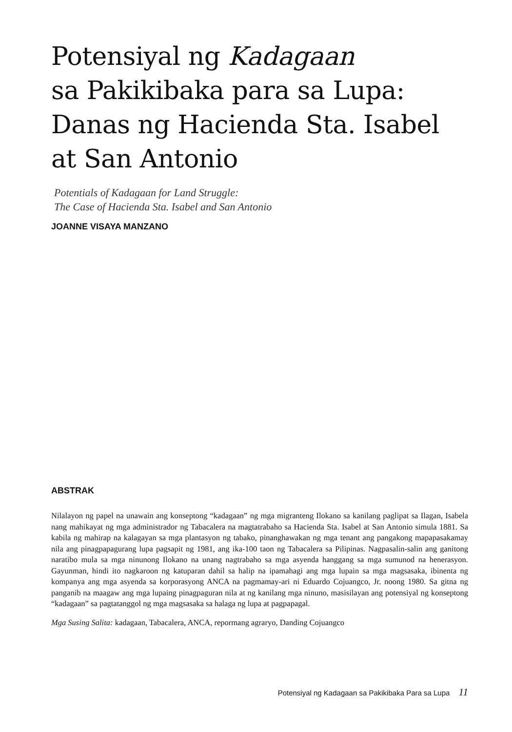Potensiyal ng Kadagaan
sa Pakikibaka para sa Lupa:
Danas ng Hacienda Sta. Isabel
at San Antonio
Potentials of Kadagaan for Land Struggle:
The Case of Hacienda Sta. Isabel and San Antonio
JOANNE VISAYA MANZANO
ABSTRAK
Nilalayon ng papel na unawain ang konseptong “kadagaan” ng mga migranteng Ilokano sa kanilang paglipat sa Ilagan, Isabela nang mahikayat ng mga administrador ng Tabacalera na magtatrabaho sa Hacienda Sta. Isabel at San Antonio simula 1881. Sa kabila ng mahirap na kalagayan sa mga plantasyon ng tabako, pinanghawakan ng mga tenant ang pangakong mapapasakamay nila ang pinagpapagurang lupa pagsapit ng 1981, ang ika-100 taon ng Tabacalera sa Pilipinas. Nagpasalin-salin ang ganitong naratibo mula sa mga ninunong Ilokano na unang nagtrabaho sa mga asyenda hanggang sa mga sumunod na henerasyon. Gayunman, hindi ito nagkaroon ng katuparan dahil sa halip na ipamahagi ang mga lupain sa mga magsasaka, ibinenta ng kompanya ang mga asyenda sa korporasyong ANCA na pagmamay-ari ni Eduardo Cojuangco, Jr. noong 1980. Sa gitna ng panganib na maagaw ang mga lupaing pinagpaguran nila at ng kanilang mga ninuno, masisilayan ang potensiyal ng konseptong “kadagaan” sa pagtatanggol ng mga magsasaka sa halaga ng lupa at pagpapagal.
Mga Susing Salita: kadagaan, Tabacalera, ANCA, repormang agraryo, Danding Cojuangco
Potensiyal ng Kadagaan sa Pakikibaka Para sa Lupa 11